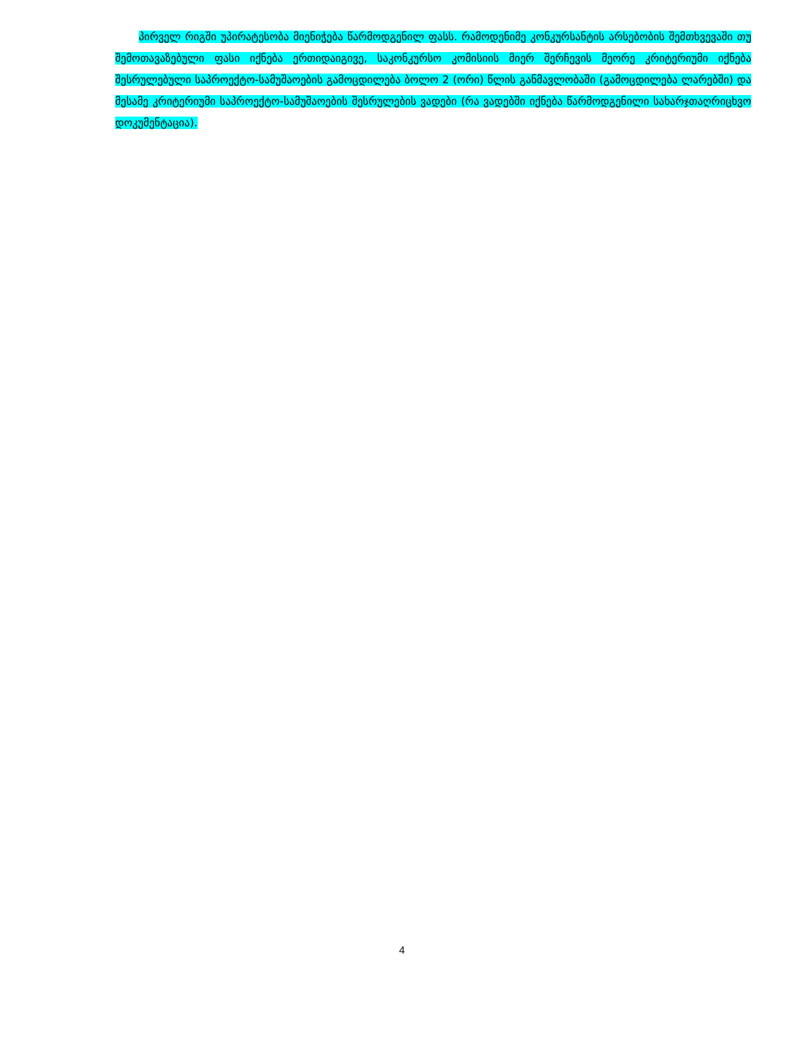პირველ რიგში უპირატესობა მიენიჭება წარმოდგენილ ფასს. რამოდენიმე კონკურსანტის არსებობის შემთხვევაში თუ შემოთავაზებული ფასი იქნება ერთიდაიგივე, საკონკურსო კომისიის მიერ შერჩევის მეორე კრიტერიუმი იქნება შესრულებული საპროექტო-სამუშაოების გამოცდილება ბოლო 2 (ორი) წლის განმავლობაში (გამოცდილება ლარებში) და მესამე კრიტერიუმი საპროექტო-სამუშაოების შესრულების ვადები (რა ვადებში იქნება წარმოდგენილი სახარჯთაღრიცხვო დოკუმენტაცია).
4